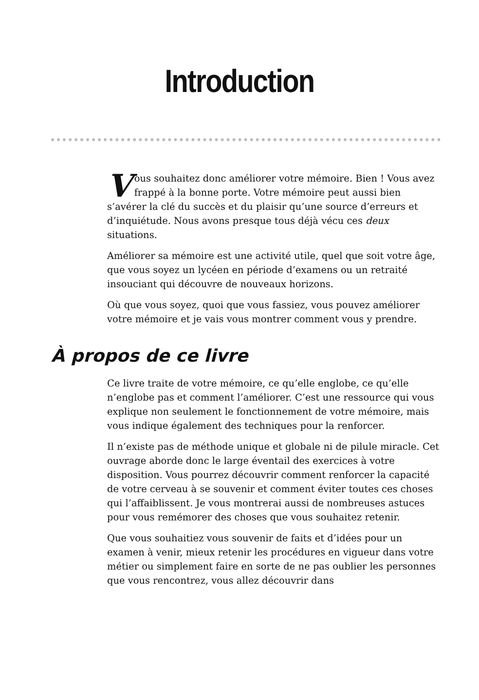Introduction
Vous souhaitez donc améliorer votre mémoire. Bien ! Vous avez frappé à la bonne porte. Votre mémoire peut aussi bien s’avérer la clé du succès et du plaisir qu’une source d’erreurs et d’inquiétude. Nous avons presque tous déjà vécu ces deux situations.
Améliorer sa mémoire est une activité utile, quel que soit votre âge, que vous soyez un lycéen en période d’examens ou un retraité insouciant qui découvre de nouveaux horizons.
Où que vous soyez, quoi que vous fassiez, vous pouvez améliorer votre mémoire et je vais vous montrer comment vous y prendre.
À propos de ce livre
Ce livre traite de votre mémoire, ce qu’elle englobe, ce qu’elle n’englobe pas et comment l’améliorer. C’est une ressource qui vous explique non seulement le fonctionnement de votre mémoire, mais vous indique également des techniques pour la renforcer.
Il n’existe pas de méthode unique et globale ni de pilule miracle. Cet ouvrage aborde donc le large éventail des exercices à votre disposition. Vous pourrez découvrir comment renforcer la capacité de votre cerveau à se souvenir et comment éviter toutes ces choses qui l’affaiblissent. Je vous montrerai aussi de nombreuses astuces pour vous remémorer des choses que vous souhaitez retenir.
Que vous souhaitiez vous souvenir de faits et d’idées pour un examen à venir, mieux retenir les procédures en vigueur dans votre métier ou simplement faire en sorte de ne pas oublier les personnes que vous rencontrez, vous allez découvrir dans